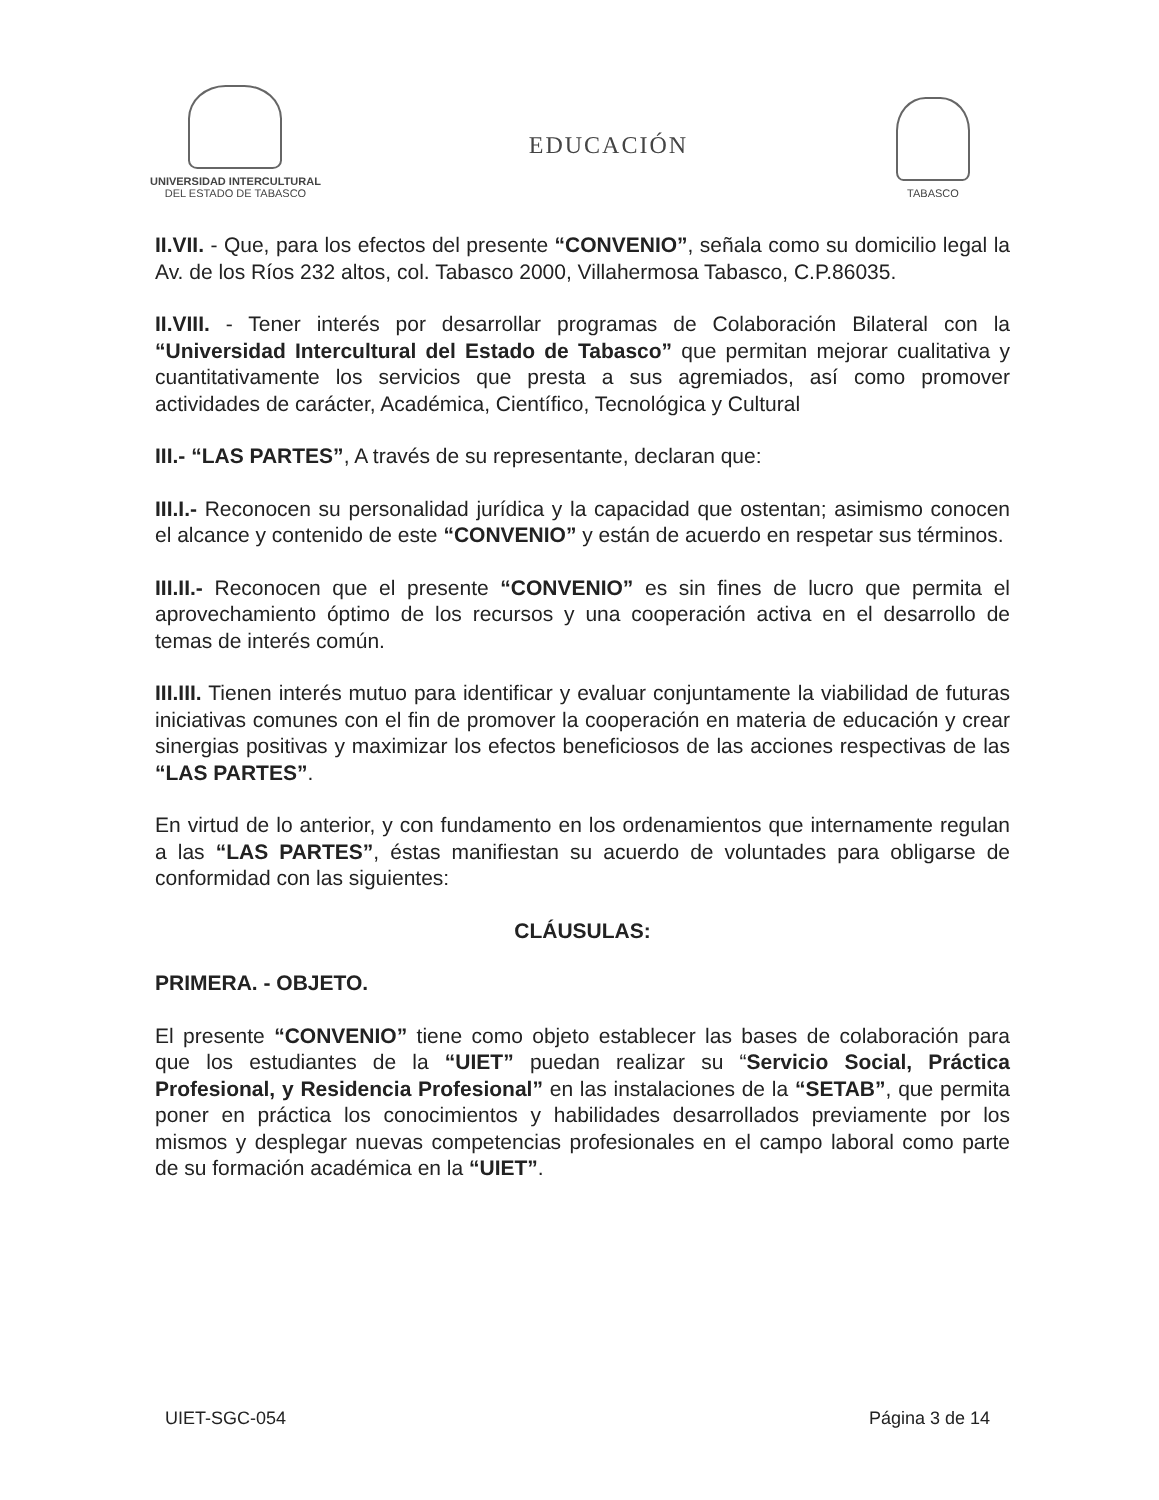UNIVERSIDAD INTERCULTURAL
DEL ESTADO DE TABASCO
EDUCACIÓN
TABASCO
II.VII. - Que, para los efectos del presente “CONVENIO”, señala como su domicilio legal la Av. de los Ríos 232 altos, col. Tabasco 2000, Villahermosa Tabasco, C.P.86035.
II.VIII. - Tener interés por desarrollar programas de Colaboración Bilateral con la “Universidad Intercultural del Estado de Tabasco” que permitan mejorar cualitativa y cuantitativamente los servicios que presta a sus agremiados, así como promover actividades de carácter, Académica, Científico, Tecnológica y Cultural
III.- “LAS PARTES”, A través de su representante, declaran que:
III.I.- Reconocen su personalidad jurídica y la capacidad que ostentan; asimismo conocen el alcance y contenido de este “CONVENIO” y están de acuerdo en respetar sus términos.
III.II.- Reconocen que el presente “CONVENIO” es sin fines de lucro que permita el aprovechamiento óptimo de los recursos y una cooperación activa en el desarrollo de temas de interés común.
III.III. Tienen interés mutuo para identificar y evaluar conjuntamente la viabilidad de futuras iniciativas comunes con el fin de promover la cooperación en materia de educación y crear sinergias positivas y maximizar los efectos beneficiosos de las acciones respectivas de las “LAS PARTES”.
En virtud de lo anterior, y con fundamento en los ordenamientos que internamente regulan a las “LAS PARTES”, éstas manifiestan su acuerdo de voluntades para obligarse de conformidad con las siguientes:
CLÁUSULAS:
PRIMERA. - OBJETO.
El presente “CONVENIO” tiene como objeto establecer las bases de colaboración para que los estudiantes de la “UIET” puedan realizar su “Servicio Social, Práctica Profesional, y Residencia Profesional” en las instalaciones de la “SETAB”, que permita poner en práctica los conocimientos y habilidades desarrollados previamente por los mismos y desplegar nuevas competencias profesionales en el campo laboral como parte de su formación académica en la “UIET”.
UIET-SGC-054 Página 3 de 14